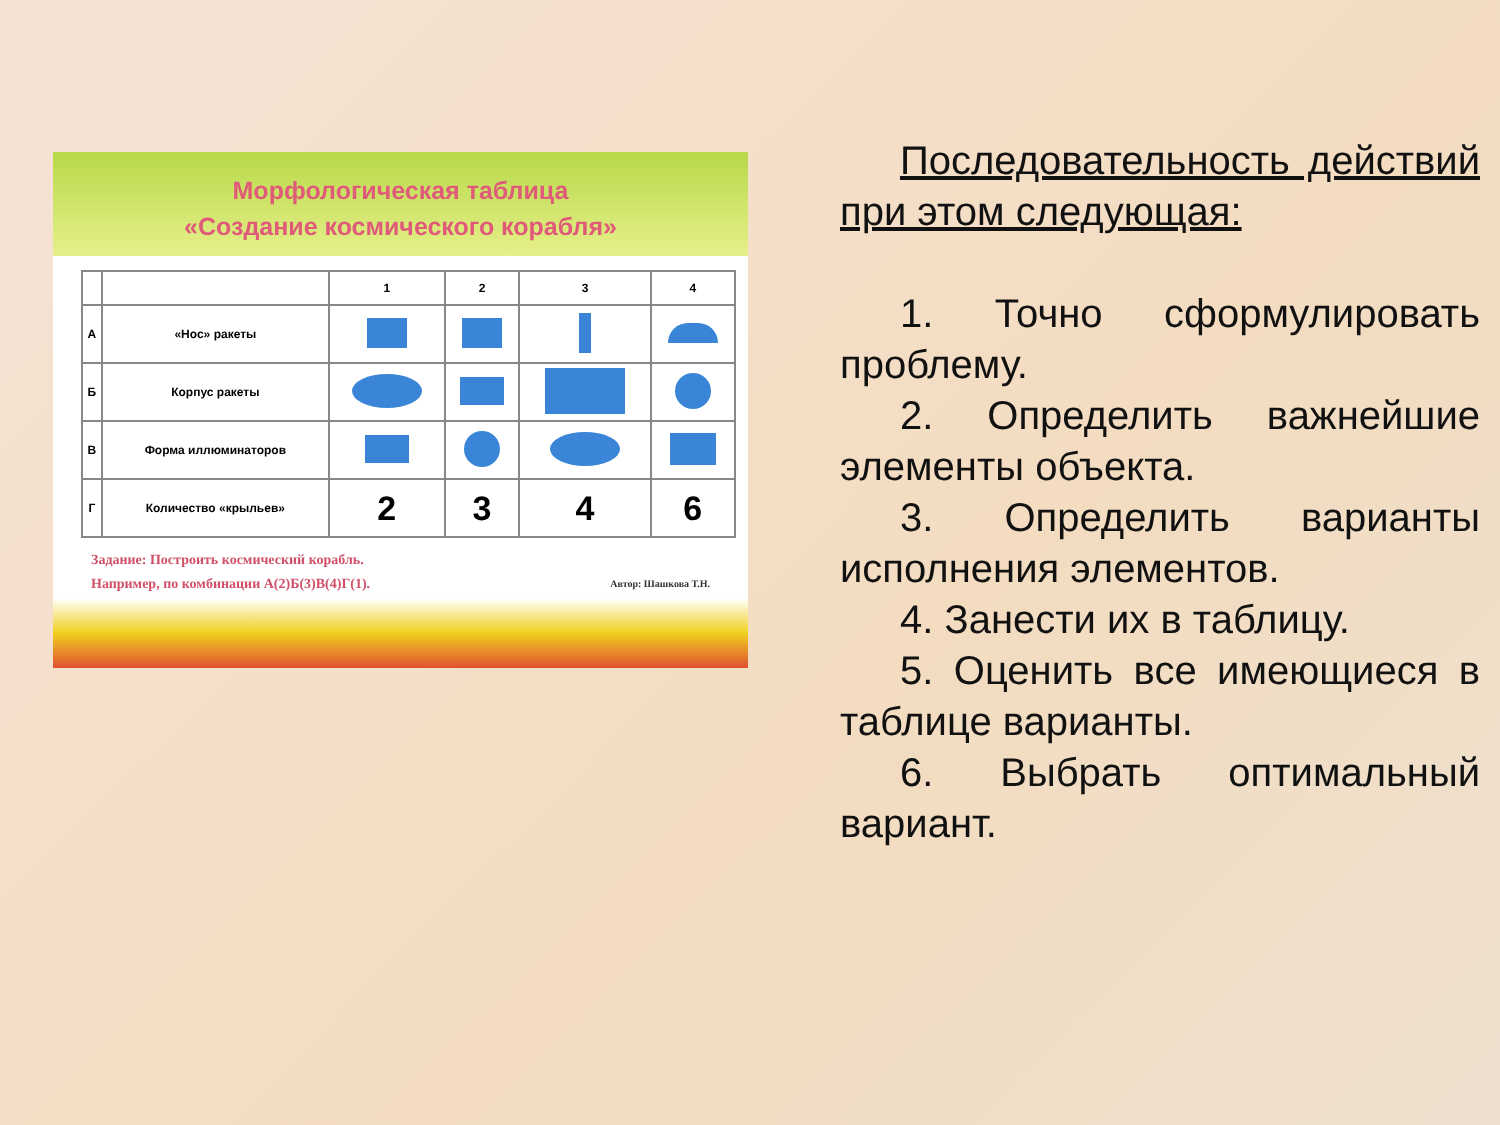Морфологическая таблица
«Создание космического корабля»
| | | 1 | 2 | 3 | 4 |
| --- | --- | --- | --- | --- | --- |
| А | «Нос» ракеты | | | | |
| Б | Корпус ракеты | | | | |
| В | Форма иллюминаторов | | | | |
| Г | Количество «крыльев» | 2 | 3 | 4 | 6 |
Задание: Построить космический корабль.
Например, по комбинации А(2)Б(3)В(4)Г(1). Автор: Шашкова Т.Н.
Последовательность действий при этом следующая:
1. Точно сформулировать проблему.
2. Определить важнейшие элементы объекта.
3. Определить варианты исполнения элементов.
4. Занести их в таблицу.
5. Оценить все имеющиеся в таблице варианты.
6. Выбрать оптимальный вариант.